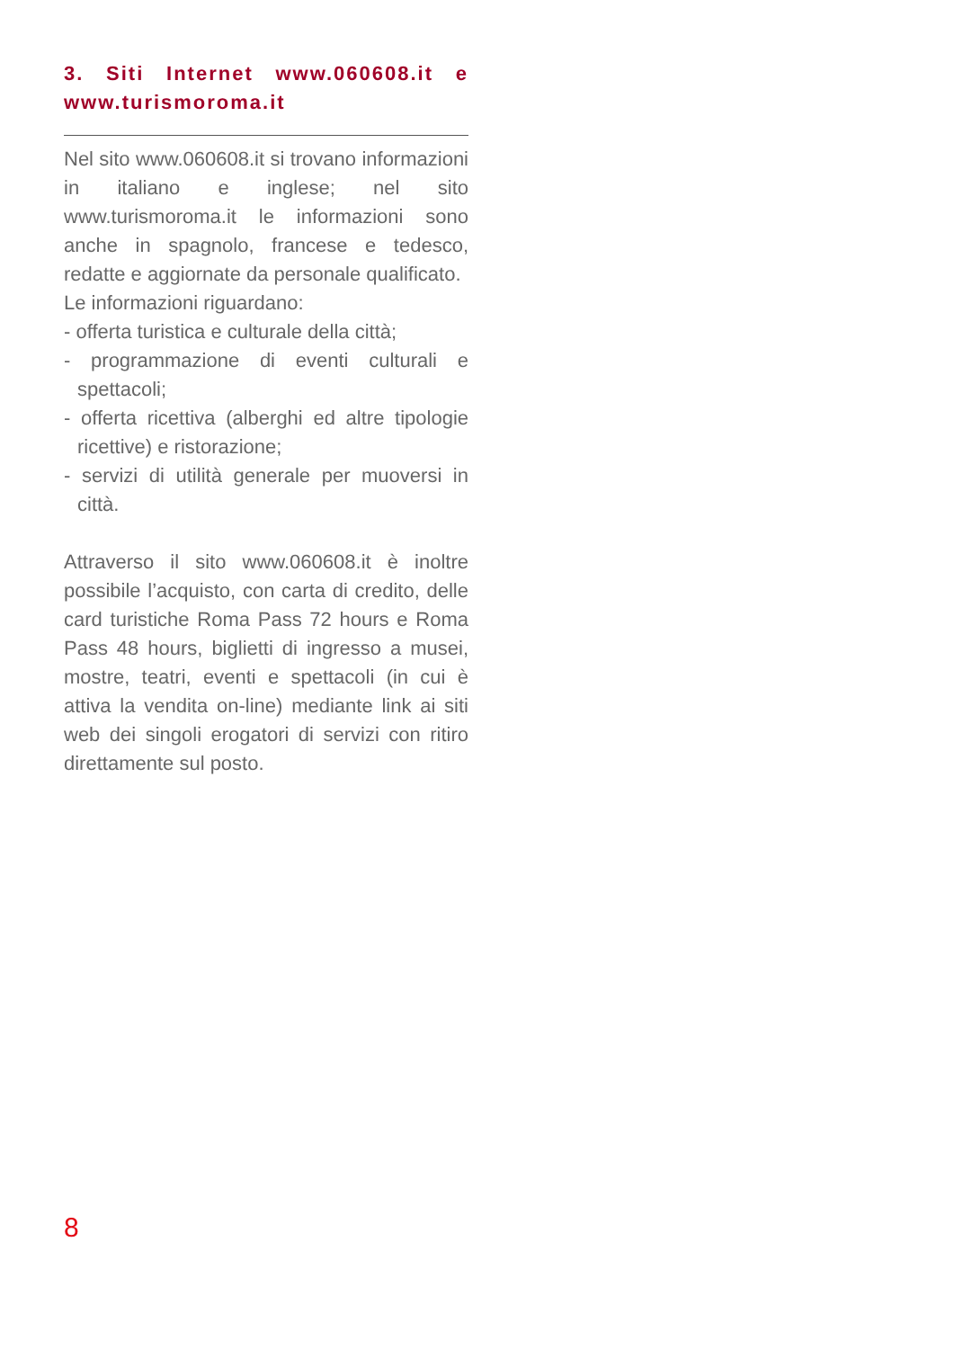3. Siti Internet www.060608.it e www.turismoroma.it
Nel sito www.060608.it si trovano informazioni in italiano e inglese; nel sito www.turismoroma.it le informazioni sono anche in spagnolo, francese e tedesco, redatte e aggiornate da personale qualificato.
Le informazioni riguardano:
- offerta turistica e culturale della città;
- programmazione di eventi culturali e spettacoli;
- offerta ricettiva (alberghi ed altre tipologie ricettive) e ristorazione;
- servizi di utilità generale per muoversi in città.
Attraverso il sito www.060608.it è inoltre possibile l’acquisto, con carta di credito, delle card turistiche Roma Pass 72 hours e Roma Pass 48 hours, biglietti di ingresso a musei, mostre, teatri, eventi e spettacoli (in cui è attiva la vendita on-line) mediante link ai siti web dei singoli erogatori di servizi con ritiro direttamente sul posto.
8